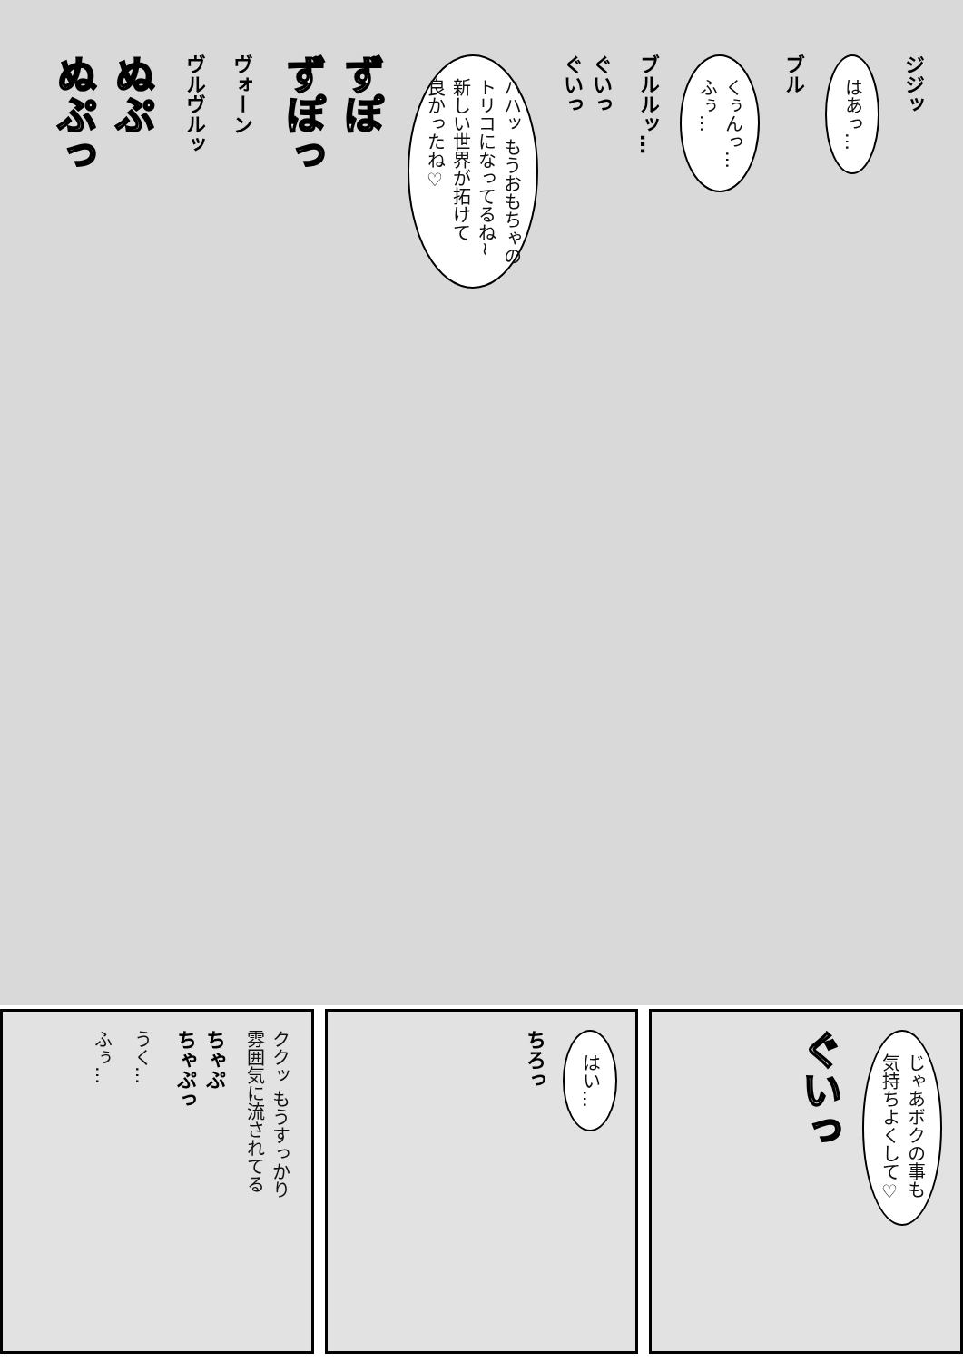ジジッ
はあっ…
ブル
くぅんっ…
ふぅ…
ブルルッ…
ぐいっ
ぐいっ
ハハッ もうおもちゃの
トリコになってるね~
新しい世界が拓けて
良かったね♡
ずぽ
ずぽっ
ヴォーン
ヴルヴルッ
ぬぷ
ぬぷっ
じゃあボクの事も
気持ちよくして♡
ぐいっ
はい…
ちろっ
ククッ もうすっかり
雰囲気に流されてる
ちゃぷ
ちゃぷっ
うく…
ふぅ…